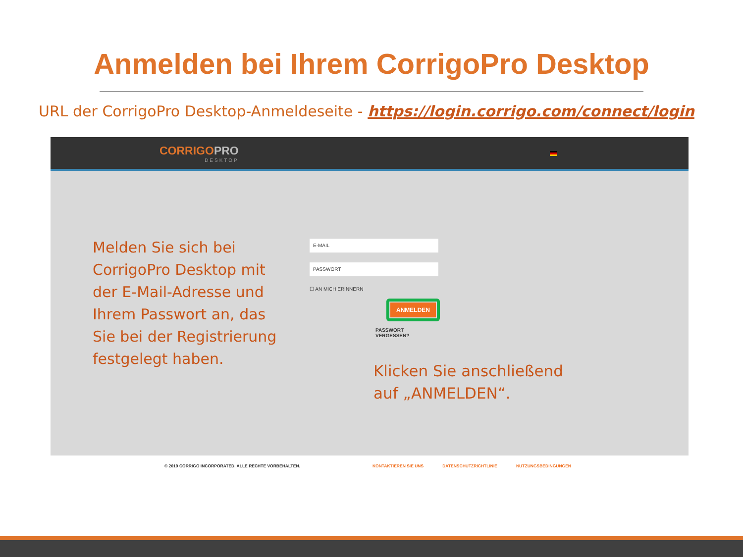Anmelden bei Ihrem CorrigoPro Desktop
URL der CorrigoPro Desktop-Anmeldeseite - https://login.corrigo.com/connect/login
CORRIGOPRO
DESKTOP
Melden Sie sich bei CorrigoPro Desktop mit der E-Mail-Adresse und Ihrem Passwort an, das Sie bei der Registrierung festgelegt haben.
E-MAIL
PASSWORT
☐ AN MICH ERINNERN
ANMELDEN
PASSWORT VERGESSEN?
Klicken Sie anschließend
auf „ANMELDEN“.
© 2019 CORRIGO INCORPORATED. ALLE RECHTE VORBEHALTEN. KONTAKTIEREN SIE UNS DATENSCHUTZRICHTLINIE NUTZUNGSBEDINGUNGEN